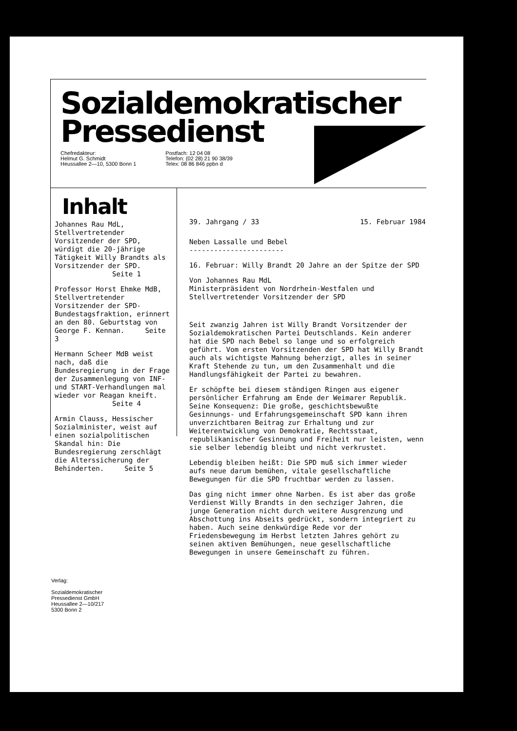Sozialdemokratischer
Pressedienst
Chefredakteur:
Helmut G. Schmidt
Heussallee 2—10, 5300 Bonn 1
Postfach: 12 04 08
Telefon: (02 28) 21 90 38/39
Telex: 08 86 846 ppbn d
Inhalt
Johannes Rau MdL, Stellvertretender Vorsitzender der SPD, würdigt die 20-jährige Tätigkeit Willy Brandts als Vorsitzender der SPD.
Seite 1
Professor Horst Ehmke MdB, Stellvertretender Vorsitzender der SPD-Bundestagsfraktion, erinnert an den 80. Geburtstag von George F. Kennan. Seite 3
Hermann Scheer MdB weist nach, daß die Bundesregierung in der Frage der Zusammenlegung von INF- und START-Verhandlungen mal wieder vor Reagan kneift.
Seite 4
Armin Clauss, Hessischer Sozialminister, weist auf einen sozialpolitischen Skandal hin: Die Bundesregierung zerschlägt die Alterssicherung der Behinderten. Seite 5
39. Jahrgang / 33 15. Februar 1984
Neben Lassalle und Bebel
-----------------------
16. Februar: Willy Brandt 20 Jahre an der Spitze der SPD
Von Johannes Rau MdL
Ministerpräsident von Nordrhein-Westfalen und Stellvertretender Vorsitzender der SPD
Seit zwanzig Jahren ist Willy Brandt Vorsitzender der Sozialdemokratischen Partei Deutschlands. Kein anderer hat die SPD nach Bebel so lange und so erfolgreich geführt. Vom ersten Vorsitzenden der SPD hat Willy Brandt auch als wichtigste Mahnung beherzigt, alles in seiner Kraft Stehende zu tun, um den Zusammenhalt und die Handlungsfähigkeit der Partei zu bewahren.
Er schöpfte bei diesem ständigen Ringen aus eigener persönlicher Erfahrung am Ende der Weimarer Republik. Seine Konsequenz: Die große, geschichtsbewußte Gesinnungs- und Erfahrungsgemeinschaft SPD kann ihren unverzichtbaren Beitrag zur Erhaltung und zur Weiterentwicklung von Demokratie, Rechtsstaat, republikanischer Gesinnung und Freiheit nur leisten, wenn sie selber lebendig bleibt und nicht verkrustet.
Lebendig bleiben heißt: Die SPD muß sich immer wieder aufs neue darum bemühen, vitale gesellschaftliche Bewegungen für die SPD fruchtbar werden zu lassen.
Das ging nicht immer ohne Narben. Es ist aber das große Verdienst Willy Brandts in den sechziger Jahren, die junge Generation nicht durch weitere Ausgrenzung und Abschottung ins Abseits gedrückt, sondern integriert zu haben. Auch seine denkwürdige Rede vor der Friedensbewegung im Herbst letzten Jahres gehört zu seinen aktiven Bemühungen, neue gesellschaftliche Bewegungen in unsere Gemeinschaft zu führen.
Verlag:
Sozialdemokratischer
Pressedienst GmbH
Heussallee 2—10/217
5300 Bonn 2